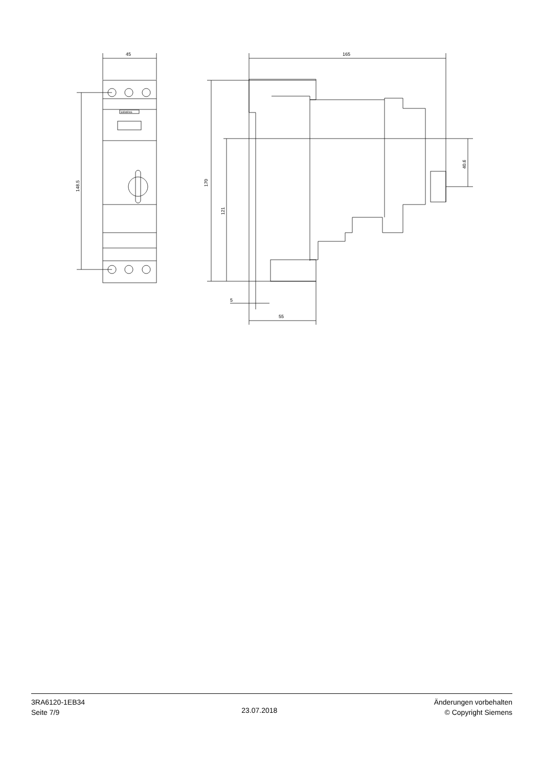45
165
5
55
148.5
170
121
40.6
SIEMENS
3RA6120-1EB34
Seite 7/9
23.07.2018
Änderungen vorbehalten
© Copyright Siemens